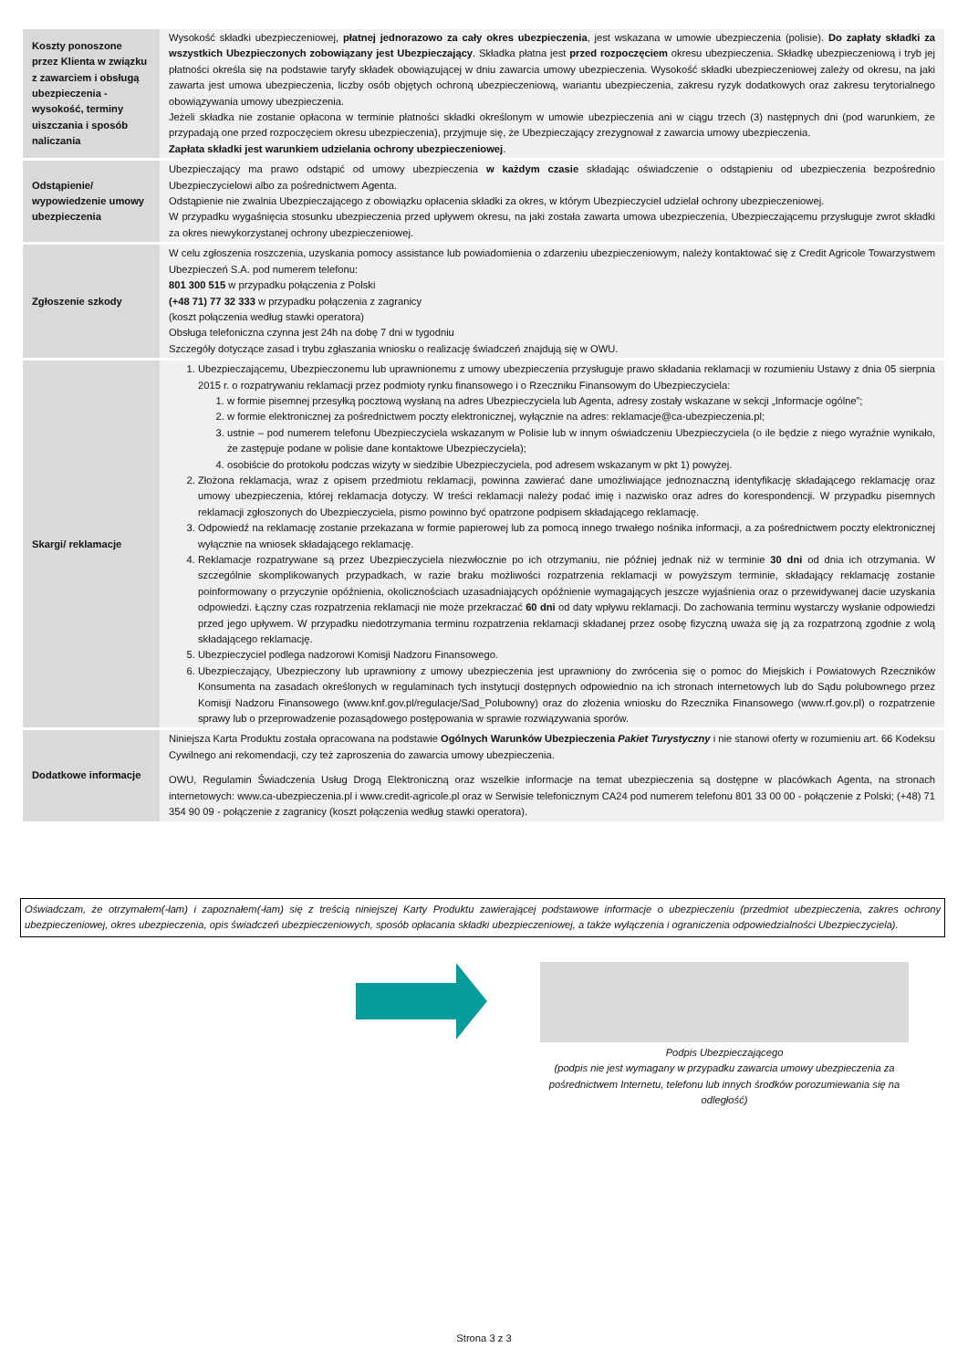| Koszty ponoszone przez Klienta w związku z zawarciem i obsługą ubezpieczenia - wysokość, terminy uiszczania i sposób naliczania | Wysokość składki ubezpieczeniowej, płatnej jednorazowo za cały okres ubezpieczenia , jest wskazana w umowie ubezpieczenia (polisie). Do zapłaty składki za wszystkich Ubezpieczonych zobowiązany jest Ubezpieczający . Składka płatna jest przed rozpoczęciem okresu ubezpieczenia. Składkę ubezpieczeniową i tryb jej płatności określa się na podstawie taryfy składek obowiązującej w dniu zawarcia umowy ubezpieczenia. Wysokość składki ubezpieczeniowej zależy od okresu, na jaki zawarta jest umowa ubezpieczenia, liczby osób objętych ochroną ubezpieczeniową, wariantu ubezpieczenia, zakresu ryzyk dodatkowych oraz zakresu terytorialnego obowiązywania umowy ubezpieczenia. Jeżeli składka nie zostanie opłacona w terminie płatności składki określonym w umowie ubezpieczenia ani w ciągu trzech (3) następnych dni (pod warunkiem, że przypadają one przed rozpoczęciem okresu ubezpieczenia), przyjmuje się, że Ubezpieczający zrezygnował z zawarcia umowy ubezpieczenia. Zapłata składki jest warunkiem udzielania ochrony ubezpieczeniowej . |
| Odstąpienie/ wypowiedzenie umowy ubezpieczenia | Ubezpieczający ma prawo odstąpić od umowy ubezpieczenia w każdym czasie składając oświadczenie o odstąpieniu od ubezpieczenia bezpośrednio Ubezpieczycielowi albo za pośrednictwem Agenta. Odstąpienie nie zwalnia Ubezpieczającego z obowiązku opłacenia składki za okres, w którym Ubezpieczyciel udzielał ochrony ubezpieczeniowej. W przypadku wygaśnięcia stosunku ubezpieczenia przed upływem okresu, na jaki została zawarta umowa ubezpieczenia, Ubezpieczającemu przysługuje zwrot składki za okres niewykorzystanej ochrony ubezpieczeniowej. |
| Zgłoszenie szkody | W celu zgłoszenia roszczenia, uzyskania pomocy assistance lub powiadomienia o zdarzeniu ubezpieczeniowym, należy kontaktować się z Credit Agricole Towarzystwem Ubezpieczeń S.A. pod numerem telefonu: 801 300 515 w przypadku połączenia z Polski (+48 71) 77 32 333 w przypadku połączenia z zagranicy (koszt połączenia według stawki operatora) Obsługa telefoniczna czynna jest 24h na dobę 7 dni w tygodniu Szczegóły dotyczące zasad i trybu zgłaszania wniosku o realizację świadczeń znajdują się w OWU. |
| Skargi/ reklamacje | 1. Ubezpieczającemu, Ubezpieczonemu lub uprawnionemu z umowy ubezpieczenia przysługuje prawo składania reklamacji w rozumieniu Ustawy z dnia 05 sierpnia 2015 r. o rozpatrywaniu reklamacji przez podmioty rynku finansowego i o Rzeczniku Finansowym do Ubezpieczyciela: 1. w formie pisemnej przesyłką pocztową wysłaną na adres Ubezpieczyciela lub Agenta, adresy zostały wskazane w sekcji „Informacje ogólne”; 2. w formie elektronicznej za pośrednictwem poczty elektronicznej, wyłącznie na adres: reklamacje@ca-ubezpieczenia.pl; 3. ustnie – pod numerem telefonu Ubezpieczyciela wskazanym w Polisie lub w innym oświadczeniu Ubezpieczyciela (o ile będzie z niego wyraźnie wynikało, że zastępuje podane w polisie dane kontaktowe Ubezpieczyciela); 4. osobiście do protokołu podczas wizyty w siedzibie Ubezpieczyciela, pod adresem wskazanym w pkt 1) powyżej. 2. Złożona reklamacja, wraz z opisem przedmiotu reklamacji, powinna zawierać dane umożliwiające jednoznaczną identyfikację składającego reklamację oraz umowy ubezpieczenia, której reklamacja dotyczy. W treści reklamacji należy podać imię i nazwisko oraz adres do korespondencji. W przypadku pisemnych reklamacji zgłoszonych do Ubezpieczyciela, pismo powinno być opatrzone podpisem składającego reklamację. 3. Odpowiedź na reklamację zostanie przekazana w formie papierowej lub za pomocą innego trwałego nośnika informacji, a za pośrednictwem poczty elektronicznej wyłącznie na wniosek składającego reklamację. 4. Reklamacje rozpatrywane są przez Ubezpieczyciela niezwłocznie po ich otrzymaniu, nie później jednak niż w terminie 30 dni od dnia ich otrzymania. W szczególnie skomplikowanych przypadkach, w razie braku możliwości rozpatrzenia reklamacji w powyższym terminie, składający reklamację zostanie poinformowany o przyczynie opóźnienia, okolicznościach uzasadniających opóźnienie wymagających jeszcze wyjaśnienia oraz o przewidywanej dacie uzyskania odpowiedzi. Łączny czas rozpatrzenia reklamacji nie może przekraczać 60 dni od daty wpływu reklamacji. Do zachowania terminu wystarczy wysłanie odpowiedzi przed jego upływem. W przypadku niedotrzymania terminu rozpatrzenia reklamacji składanej przez osobę fizyczną uważa się ją za rozpatrzoną zgodnie z wolą składającego reklamację. 5. Ubezpieczyciel podlega nadzorowi Komisji Nadzoru Finansowego. 6. Ubezpieczający, Ubezpieczony lub uprawniony z umowy ubezpieczenia jest uprawniony do zwrócenia się o pomoc do Miejskich i Powiatowych Rzeczników Konsumenta na zasadach określonych w regulaminach tych instytucji dostępnych odpowiednio na ich stronach internetowych lub do Sądu polubownego przez Komisji Nadzoru Finansowego (www.knf.gov.pl/regulacje/Sad_Polubowny) oraz do złożenia wniosku do Rzecznika Finansowego (www.rf.gov.pl) o rozpatrzenie sprawy lub o przeprowadzenie pozasądowego postępowania w sprawie rozwiązywania sporów. |
| Dodatkowe informacje | Niniejsza Karta Produktu została opracowana na podstawie Ogólnych Warunków Ubezpieczenia Pakiet Turystyczny i nie stanowi oferty w rozumieniu art. 66 Kodeksu Cywilnego ani rekomendacji, czy też zaproszenia do zawarcia umowy ubezpieczenia. OWU, Regulamin Świadczenia Usług Drogą Elektroniczną oraz wszelkie informacje na temat ubezpieczenia są dostępne w placówkach Agenta, na stronach internetowych: www.ca-ubezpieczenia.pl i www.credit-agricole.pl oraz w Serwisie telefonicznym CA24 pod numerem telefonu 801 33 00 00 - połączenie z Polski; (+48) 71 354 90 09 - połączenie z zagranicy (koszt połączenia według stawki operatora). |
Oświadczam, że otrzymałem(-łam) i zapoznałem(-łam) się z treścią niniejszej Karty Produktu zawierającej podstawowe informacje o ubezpieczeniu (przedmiot ubezpieczenia, zakres ochrony ubezpieczeniowej, okres ubezpieczenia, opis świadczeń ubezpieczeniowych, sposób opłacania składki ubezpieczeniowej, a także wyłączenia i ograniczenia odpowiedzialności Ubezpieczyciela).
Podpis Ubezpieczającego
(podpis nie jest wymagany w przypadku zawarcia umowy ubezpieczenia za pośrednictwem Internetu, telefonu lub innych środków porozumiewania się na odległość)
Strona 3 z 3